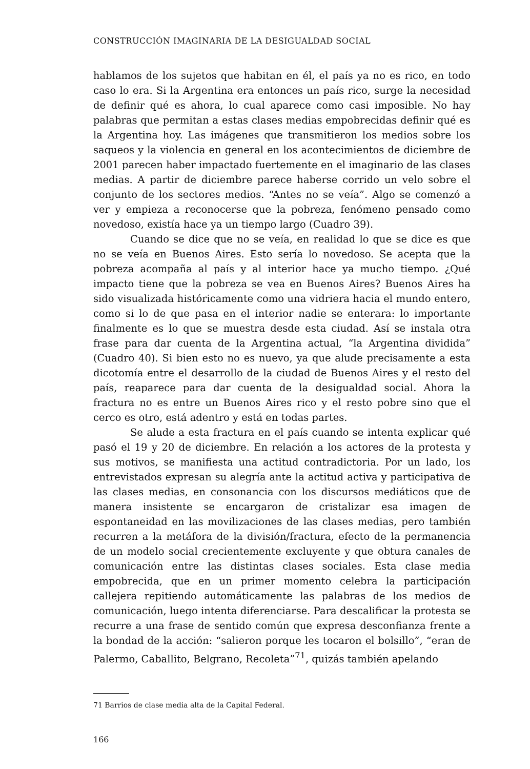CONSTRUCCIÓN IMAGINARIA DE LA DESIGUALDAD SOCIAL
hablamos de los sujetos que habitan en él, el país ya no es rico, en todo caso lo era. Si la Argentina era entonces un país rico, surge la necesidad de definir qué es ahora, lo cual aparece como casi imposible. No hay palabras que permitan a estas clases medias empobrecidas definir qué es la Argentina hoy. Las imágenes que transmitieron los medios sobre los saqueos y la violencia en general en los acontecimientos de diciembre de 2001 parecen haber impactado fuertemente en el imaginario de las clases medias. A partir de diciembre parece haberse corrido un velo sobre el conjunto de los sectores medios. “Antes no se veía”. Algo se comenzó a ver y empieza a reconocerse que la pobreza, fenómeno pensado como novedoso, existía hace ya un tiempo largo (Cuadro 39).
Cuando se dice que no se veía, en realidad lo que se dice es que no se veía en Buenos Aires. Esto sería lo novedoso. Se acepta que la pobreza acompaña al país y al interior hace ya mucho tiempo. ¿Qué impacto tiene que la pobreza se vea en Buenos Aires? Buenos Aires ha sido visualizada históricamente como una vidriera hacia el mundo entero, como si lo de que pasa en el interior nadie se enterara: lo importante finalmente es lo que se muestra desde esta ciudad. Así se instala otra frase para dar cuenta de la Argentina actual, “la Argentina dividida” (Cuadro 40). Si bien esto no es nuevo, ya que alude precisamente a esta dicotomía entre el desarrollo de la ciudad de Buenos Aires y el resto del país, reaparece para dar cuenta de la desigualdad social. Ahora la fractura no es entre un Buenos Aires rico y el resto pobre sino que el cerco es otro, está adentro y está en todas partes.
Se alude a esta fractura en el país cuando se intenta explicar qué pasó el 19 y 20 de diciembre. En relación a los actores de la protesta y sus motivos, se manifiesta una actitud contradictoria. Por un lado, los entrevistados expresan su alegría ante la actitud activa y participativa de las clases medias, en consonancia con los discursos mediáticos que de manera insistente se encargaron de cristalizar esa imagen de espontaneidad en las movilizaciones de las clases medias, pero también recurren a la metáfora de la división/fractura, efecto de la permanencia de un modelo social crecientemente excluyente y que obtura canales de comunicación entre las distintas clases sociales. Esta clase media empobrecida, que en un primer momento celebra la participación callejera repitiendo automáticamente las palabras de los medios de comunicación, luego intenta diferenciarse. Para descalificar la protesta se recurre a una frase de sentido común que expresa desconfianza frente a la bondad de la acción: “salieron porque les tocaron el bolsillo”, “eran de Palermo, Caballito, Belgrano, Recoleta”<sup>71</sup>, quizás también apelando
71 Barrios de clase media alta de la Capital Federal.
166